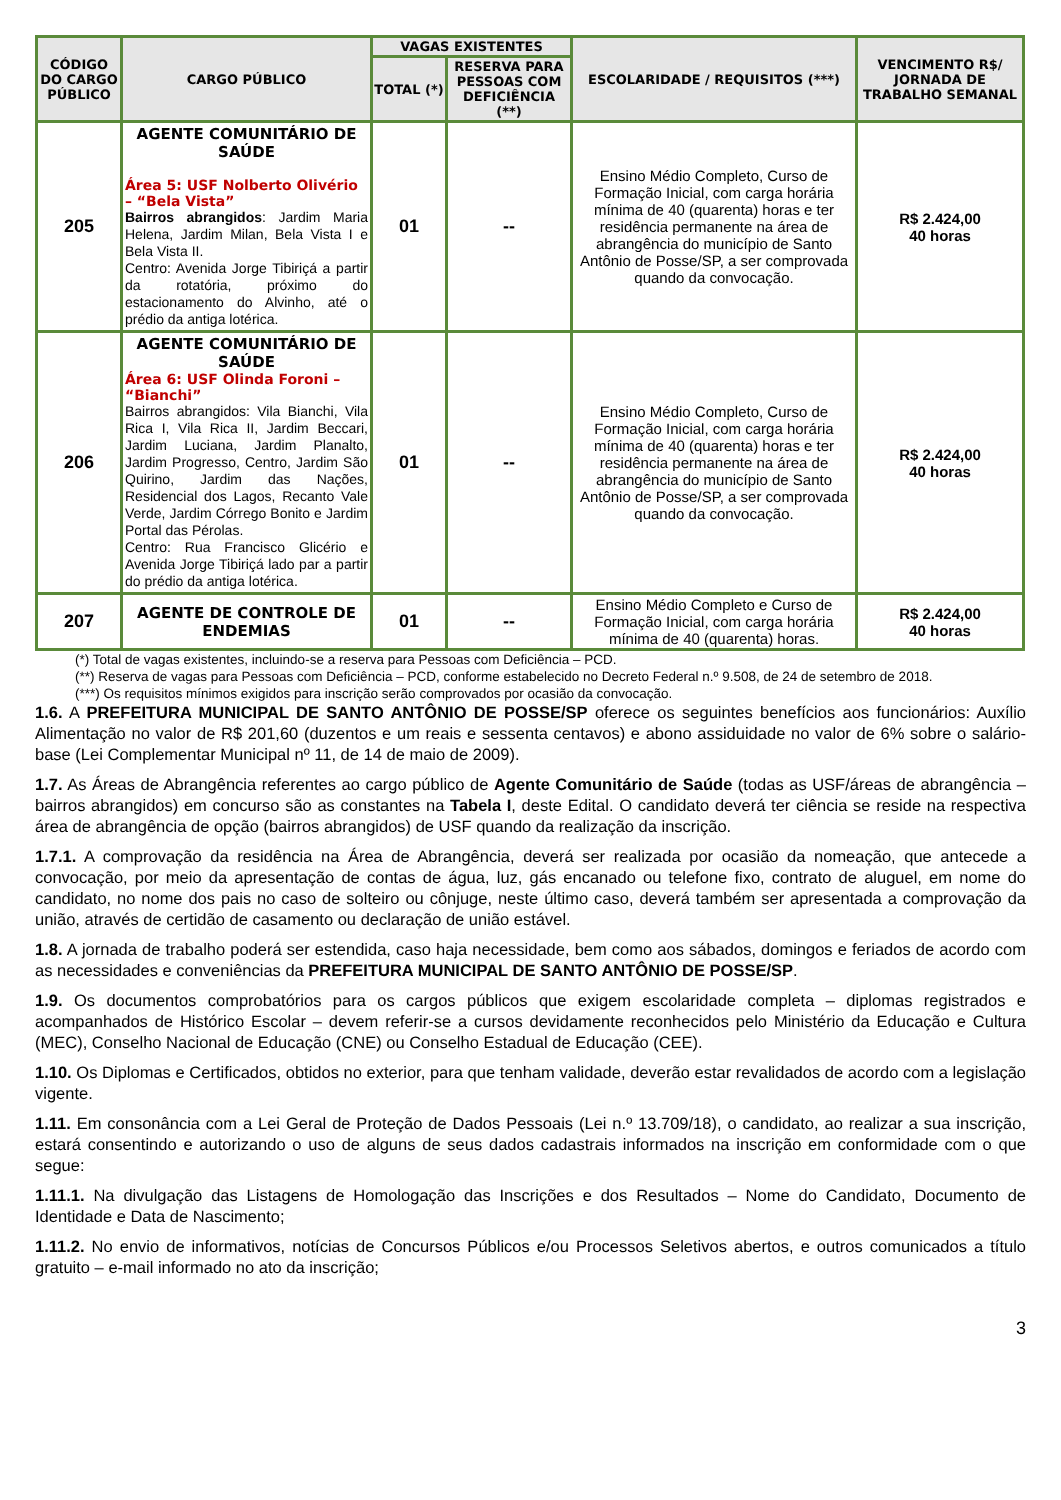| CÓDIGO DO CARGO PÚBLICO | CARGO PÚBLICO | VAGAS EXISTENTES | | ESCOLARIDADE / REQUISITOS (***) | VENCIMENTO R$/ JORNADA DE TRABALHO SEMANAL |
| --- | --- | --- | --- | --- | --- |
| | | TOTAL (*) | RESERVA PARA PESSOAS COM DEFICIÊNCIA (**) | | |
| 205 | AGENTE COMUNITÁRIO DE SAÚDE Área 5: USF Nolberto Olivério – “Bela Vista” Bairros abrangidos : Jardim Maria Helena, Jardim Milan, Bela Vista I e Bela Vista II. Centro: Avenida Jorge Tibiriçá a partir da rotatória, próximo do estacionamento do Alvinho, até o prédio da antiga lotérica. | 01 | -- | Ensino Médio Completo, Curso de Formação Inicial, com carga horária mínima de 40 (quarenta) horas e ter residência permanente na área de abrangência do município de Santo Antônio de Posse/SP, a ser comprovada quando da convocação. | R$ 2.424,00 40 horas |
| 206 | AGENTE COMUNITÁRIO DE SAÚDE Área 6: USF Olinda Foroni – “Bianchi” Bairros abrangidos: Vila Bianchi, Vila Rica I, Vila Rica II, Jardim Beccari, Jardim Luciana, Jardim Planalto, Jardim Progresso, Centro, Jardim São Quirino, Jardim das Nações, Residencial dos Lagos, Recanto Vale Verde, Jardim Córrego Bonito e Jardim Portal das Pérolas. Centro: Rua Francisco Glicério e Avenida Jorge Tibiriçá lado par a partir do prédio da antiga lotérica. | 01 | -- | Ensino Médio Completo, Curso de Formação Inicial, com carga horária mínima de 40 (quarenta) horas e ter residência permanente na área de abrangência do município de Santo Antônio de Posse/SP, a ser comprovada quando da convocação. | R$ 2.424,00 40 horas |
| 207 | AGENTE DE CONTROLE DE ENDEMIAS | 01 | -- | Ensino Médio Completo e Curso de Formação Inicial, com carga horária mínima de 40 (quarenta) horas. | R$ 2.424,00 40 horas |
(*) Total de vagas existentes, incluindo-se a reserva para Pessoas com Deficiência – PCD.
(**) Reserva de vagas para Pessoas com Deficiência – PCD, conforme estabelecido no Decreto Federal n.º 9.508, de 24 de setembro de 2018.
(***) Os requisitos mínimos exigidos para inscrição serão comprovados por ocasião da convocação.
1.6. A PREFEITURA MUNICIPAL DE SANTO ANTÔNIO DE POSSE/SP oferece os seguintes benefícios aos funcionários: Auxílio Alimentação no valor de R$ 201,60 (duzentos e um reais e sessenta centavos) e abono assiduidade no valor de 6% sobre o salário-base (Lei Complementar Municipal nº 11, de 14 de maio de 2009).
1.7. As Áreas de Abrangência referentes ao cargo público de Agente Comunitário de Saúde (todas as USF/áreas de abrangência – bairros abrangidos) em concurso são as constantes na Tabela I, deste Edital. O candidato deverá ter ciência se reside na respectiva área de abrangência de opção (bairros abrangidos) de USF quando da realização da inscrição.
1.7.1. A comprovação da residência na Área de Abrangência, deverá ser realizada por ocasião da nomeação, que antecede a convocação, por meio da apresentação de contas de água, luz, gás encanado ou telefone fixo, contrato de aluguel, em nome do candidato, no nome dos pais no caso de solteiro ou cônjuge, neste último caso, deverá também ser apresentada a comprovação da união, através de certidão de casamento ou declaração de união estável.
1.8. A jornada de trabalho poderá ser estendida, caso haja necessidade, bem como aos sábados, domingos e feriados de acordo com as necessidades e conveniências da PREFEITURA MUNICIPAL DE SANTO ANTÔNIO DE POSSE/SP.
1.9. Os documentos comprobatórios para os cargos públicos que exigem escolaridade completa – diplomas registrados e acompanhados de Histórico Escolar – devem referir-se a cursos devidamente reconhecidos pelo Ministério da Educação e Cultura (MEC), Conselho Nacional de Educação (CNE) ou Conselho Estadual de Educação (CEE).
1.10. Os Diplomas e Certificados, obtidos no exterior, para que tenham validade, deverão estar revalidados de acordo com a legislação vigente.
1.11. Em consonância com a Lei Geral de Proteção de Dados Pessoais (Lei n.º 13.709/18), o candidato, ao realizar a sua inscrição, estará consentindo e autorizando o uso de alguns de seus dados cadastrais informados na inscrição em conformidade com o que segue:
1.11.1. Na divulgação das Listagens de Homologação das Inscrições e dos Resultados – Nome do Candidato, Documento de Identidade e Data de Nascimento;
1.11.2. No envio de informativos, notícias de Concursos Públicos e/ou Processos Seletivos abertos, e outros comunicados a título gratuito – e-mail informado no ato da inscrição;
3